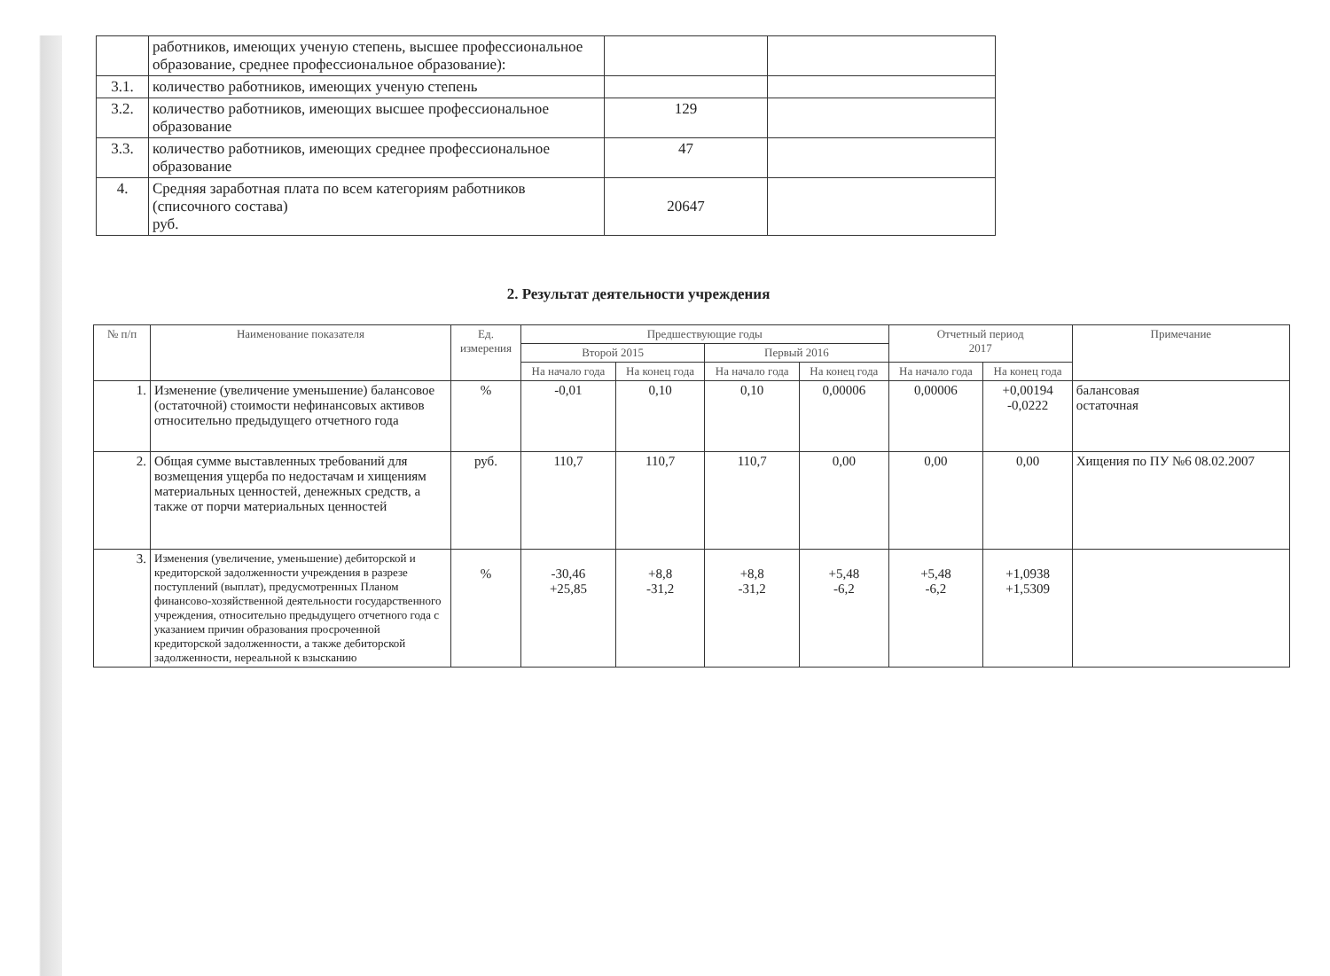| | работников, имеющих ученую степень, высшее профессиональное образование, среднее профессиональное образование): | | |
| 3.1. | количество работников, имеющих ученую степень | | |
| 3.2. | количество работников, имеющих высшее профессиональное образование | 129 | |
| 3.3. | количество работников, имеющих среднее профессиональное образование | 47 | |
| 4. | Средняя заработная плата по всем категориям работников (списочного состава) руб. | 20647 | |
2. Результат деятельности учреждения
| № п/п | Наименование показателя | Ед. измерения | Предшествующие годы | | | | Отчетный период 2017 | | Примечание |
| --- | --- | --- | --- | --- | --- | --- | --- | --- | --- |
| | | | Второй 2015 | | Первый 2016 | | | | |
| | | | На начало года | На конец года | На начало года | На конец года | На начало года | На конец года | |
| 1. | Изменение (увеличение уменьшение) балансовое (остаточной) стоимости нефинансовых активов относительно предыдущего отчетного года | % | -0,01 | 0,10 | 0,10 | 0,00006 | 0,00006 | +0,00194 -0,0222 | балансовая остаточная |
| 2. | Общая сумме выставленных требований для возмещения ущерба по недостачам и хищениям материальных ценностей, денежных средств, а также от порчи материальных ценностей | руб. | 110,7 | 110,7 | 110,7 | 0,00 | 0,00 | 0,00 | Хищения по ПУ №6 08.02.2007 |
| 3. | Изменения (увеличение, уменьшение) дебиторской и кредиторской задолженности учреждения в разрезе поступлений (выплат), предусмотренных Планом финансово-хозяйственной деятельности государственного учреждения, относительно предыдущего отчетного года с указанием причин образования просроченной кредиторской задолженности, а также дебиторской задолженности, нереальной к взысканию | % | -30,46 +25,85 | +8,8 -31,2 | +8,8 -31,2 | +5,48 -6,2 | +5,48 -6,2 | +1,0938 +1,5309 | |